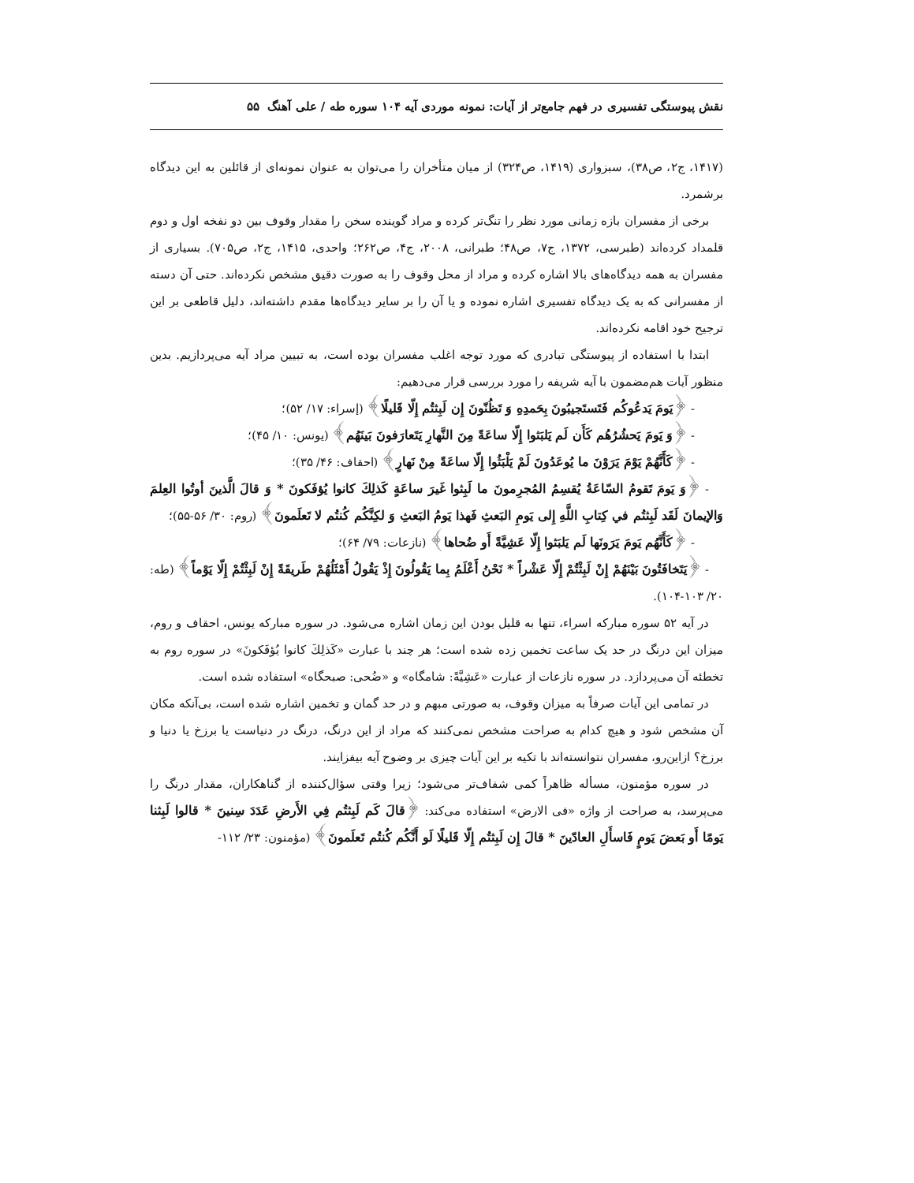نقش پیوستگی تفسیری در فهم جامع‌تر از آیات: نمونه موردی آیه ۱۰۴ سوره طه / علی آهنگ ۵۵
(۱۴۱۷، ج۲، ص۳۸)، سبزواری (۱۴۱۹، ص۳۲۴) از میان متأخران را می‌توان به عنوان نمونه‌ای از قائلین به این دیدگاه برشمرد.
برخی از مفسران بازه زمانی مورد نظر را تنگ‌تر کرده و مراد گوینده سخن را مقدار وقوف بین دو نفخه اول و دوم قلمداد کرده‌اند (طبرسی، ۱۳۷۲، ج۷، ص۴۸؛ طبرانی، ۲۰۰۸، ج۴، ص۲۶۲؛ واحدی، ۱۴۱۵، ج۲، ص۷۰۵). بسیاری از مفسران به همه دیدگاه‌های بالا اشاره کرده و مراد از محل وقوف را به صورت دقیق مشخص نکرده‌اند. حتی آن دسته از مفسرانی که به یک دیدگاه تفسیری اشاره نموده و یا آن را بر سایر دیدگاه‌ها مقدم داشته‌اند، دلیل قاطعی بر این ترجیح خود اقامه نکرده‌اند.
ابتدا با استفاده از پیوستگی تبادری که مورد توجه اغلب مفسران بوده است، به تبیین مراد آیه می‌پردازیم. بدین منظور آیات هم‌مضمون با آیه شریفه را مورد بررسی قرار می‌دهیم:
- ﴿يَومَ يَدعُوكُم فَتَستَجيبُونَ بِحَمدِهِ وَ تَظُنّونَ إِن لَبِثتُم إِلّا قَليلًا﴾ (إسراء: ۱۷/ ۵۲)؛
- ﴿وَ يَومَ يَحشُرُهُم كَأَن لَم يَلبَثوا إِلّا ساعَةً مِنَ النَّهارِ يَتَعارَفونَ بَينَهُم﴾ (یونس: ۱۰/ ۴۵)؛
- ﴿كَأَنَّهُمْ يَوْمَ يَرَوْنَ ما يُوعَدُونَ لَمْ يَلْبَثُوا إِلّا ساعَةً مِنْ نَهارٍ﴾ (احقاف: ۴۶/ ۳۵)؛
- ﴿وَ يَومَ تَقومُ السّاعَةُ يُقسِمُ المُجرِمونَ ما لَبِثوا غَيرَ ساعَةٍ كَذلِكَ كانوا يُؤفَكونَ * وَ قالَ الَّذينَ أوتُوا العِلمَ وَالإيمانَ لَقَد لَبِثتُم في كِتابِ اللَّهِ إِلى يَومِ البَعثِ فَهذا يَومُ البَعثِ وَ لكِنَّكُم كُنتُم لا تَعلَمونَ﴾ (روم: ۳۰/ ۵۶-۵۵)؛
- ﴿كَأَنَّهُم يَومَ يَرَونَها لَم يَلبَثوا إِلّا عَشِيَّةً أَو ضُحاها﴾ (نازعات: ۷۹/ ۶۴)؛
- ﴿يَتَخافَتُونَ بَيْنَهُمْ إِنْ لَبِثْتُمْ إِلّا عَشْراً * نَحْنُ أَعْلَمُ بِما يَقُولُونَ إِذْ يَقُولُ أَمْثَلُهُمْ طَريقَةً إِنْ لَبِثْتُمْ إِلّا يَوْماً﴾ (طه: ۲۰/ ۱۰۳-۱۰۴).
در آیه ۵۲ سوره مبارکه اسراء، تنها به قلیل بودن این زمان اشاره می‌شود. در سوره مبارکه یونس، احقاف و روم، میزان این درنگ در حد یک ساعت تخمین زده شده است؛ هر چند با عبارت «كَذلِكَ كانوا يُؤفَكونَ» در سوره روم به تخطئه آن می‌پردازد. در سوره نازعات از عبارت «عَشِيَّةً: شامگاه» و «ضُحى: صبحگاه» استفاده شده است.
در تمامی این آیات صرفاً به میزان وقوف، به صورتی مبهم و در حد گمان و تخمین اشاره شده است، بی‌آنکه مکان آن مشخص شود و هیچ کدام به صراحت مشخص نمی‌کنند که مراد از این درنگ، درنگ در دنیاست یا برزخ یا دنیا و برزخ؟ ازاین‌رو، مفسران نتوانسته‌اند با تکیه بر این آیات چیزی بر وضوح آیه بیفزایند.
در سوره مؤمنون، مسأله ظاهراً کمی شفاف‌تر می‌شود؛ زیرا وقتی سؤال‌کننده از گناهکاران، مقدار درنگ را می‌پرسد، به صراحت از واژه «فی الارض» استفاده می‌کند: ﴿قالَ كَم لَبِثتُم فِي الأَرضِ عَدَدَ سِنينَ * قالوا لَبِثنا يَومًا أَو بَعضَ يَومٍ فَاسأَلِ العادّينَ * قالَ إِن لَبِثتُم إِلّا قَليلًا لَو أَنَّكُم كُنتُم تَعلَمونَ﴾ (مؤمنون: ۲۳/ ۱۱۲-